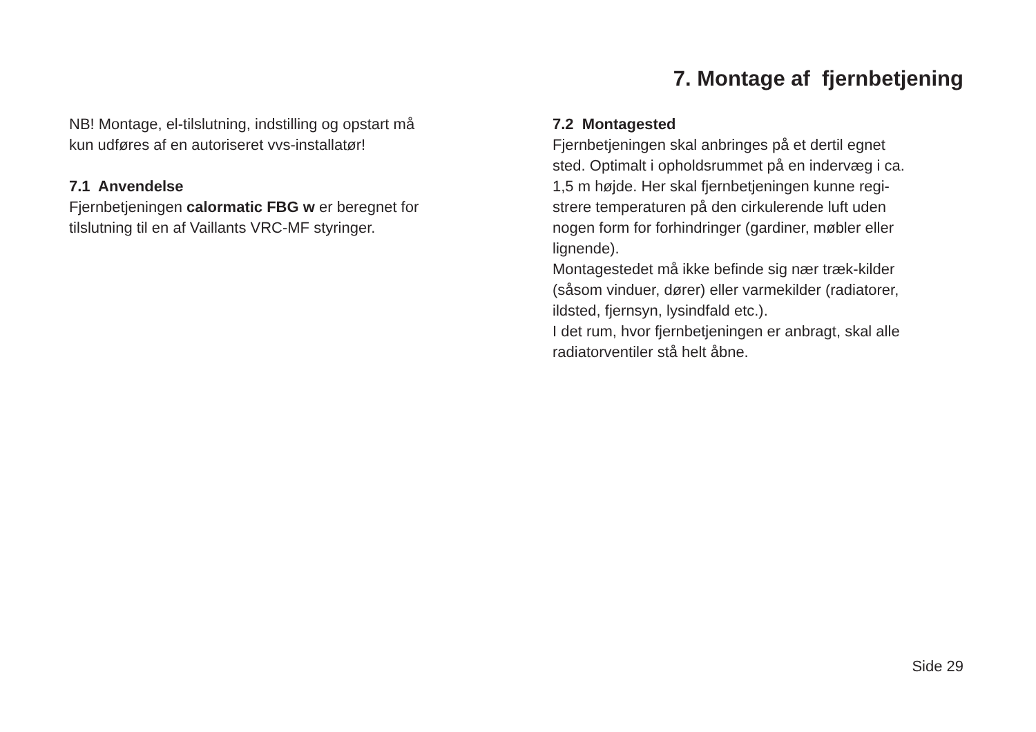7. Montage af fjernbetjening
NB! Montage, el-tilslutning, indstilling og opstart må
kun udføres af en autoriseret vvs-installatør!
7.1 Anvendelse
Fjernbetjeningen calormatic FBG w er beregnet for
tilslutning til en af Vaillants VRC-MF styringer.
7.2 Montagested
Fjernbetjeningen skal anbringes på et dertil egnet
sted. Optimalt i opholdsrummet på en indervæg i ca.
1,5 m højde. Her skal fjernbetjeningen kunne regi-
strere temperaturen på den cirkulerende luft uden
nogen form for forhindringer (gardiner, møbler eller
lignende).
Montagestedet må ikke befinde sig nær træk-kilder
(såsom vinduer, dører) eller varmekilder (radiatorer,
ildsted, fjernsyn, lysindfald etc.).
I det rum, hvor fjernbetjeningen er anbragt, skal alle
radiatorventiler stå helt åbne.
Side 29